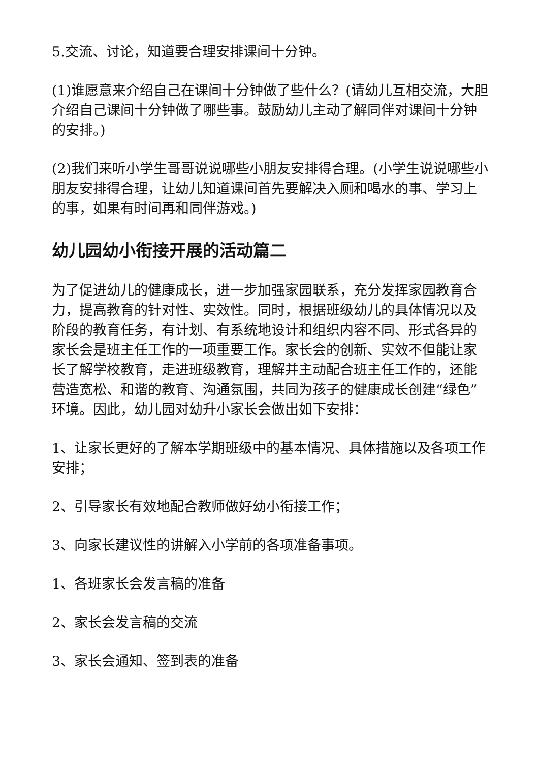5.交流、讨论，知道要合理安排课间十分钟。
(1)谁愿意来介绍自己在课间十分钟做了些什么？(请幼儿互相交流，大胆介绍自己课间十分钟做了哪些事。鼓励幼儿主动了解同伴对课间十分钟的安排。)
(2)我们来听小学生哥哥说说哪些小朋友安排得合理。(小学生说说哪些小朋友安排得合理，让幼儿知道课间首先要解决入厕和喝水的事、学习上的事，如果有时间再和同伴游戏。)
幼儿园幼小衔接开展的活动篇二
为了促进幼儿的健康成长，进一步加强家园联系，充分发挥家园教育合力，提高教育的针对性、实效性。同时，根据班级幼儿的具体情况以及阶段的教育任务，有计划、有系统地设计和组织内容不同、形式各异的家长会是班主任工作的一项重要工作。家长会的创新、实效不但能让家长了解学校教育，走进班级教育，理解并主动配合班主任工作的，还能营造宽松、和谐的教育、沟通氛围，共同为孩子的健康成长创建“绿色”环境。因此，幼儿园对幼升小家长会做出如下安排：
1、让家长更好的了解本学期班级中的基本情况、具体措施以及各项工作安排；
2、引导家长有效地配合教师做好幼小衔接工作；
3、向家长建议性的讲解入小学前的各项准备事项。
1、各班家长会发言稿的准备
2、家长会发言稿的交流
3、家长会通知、签到表的准备